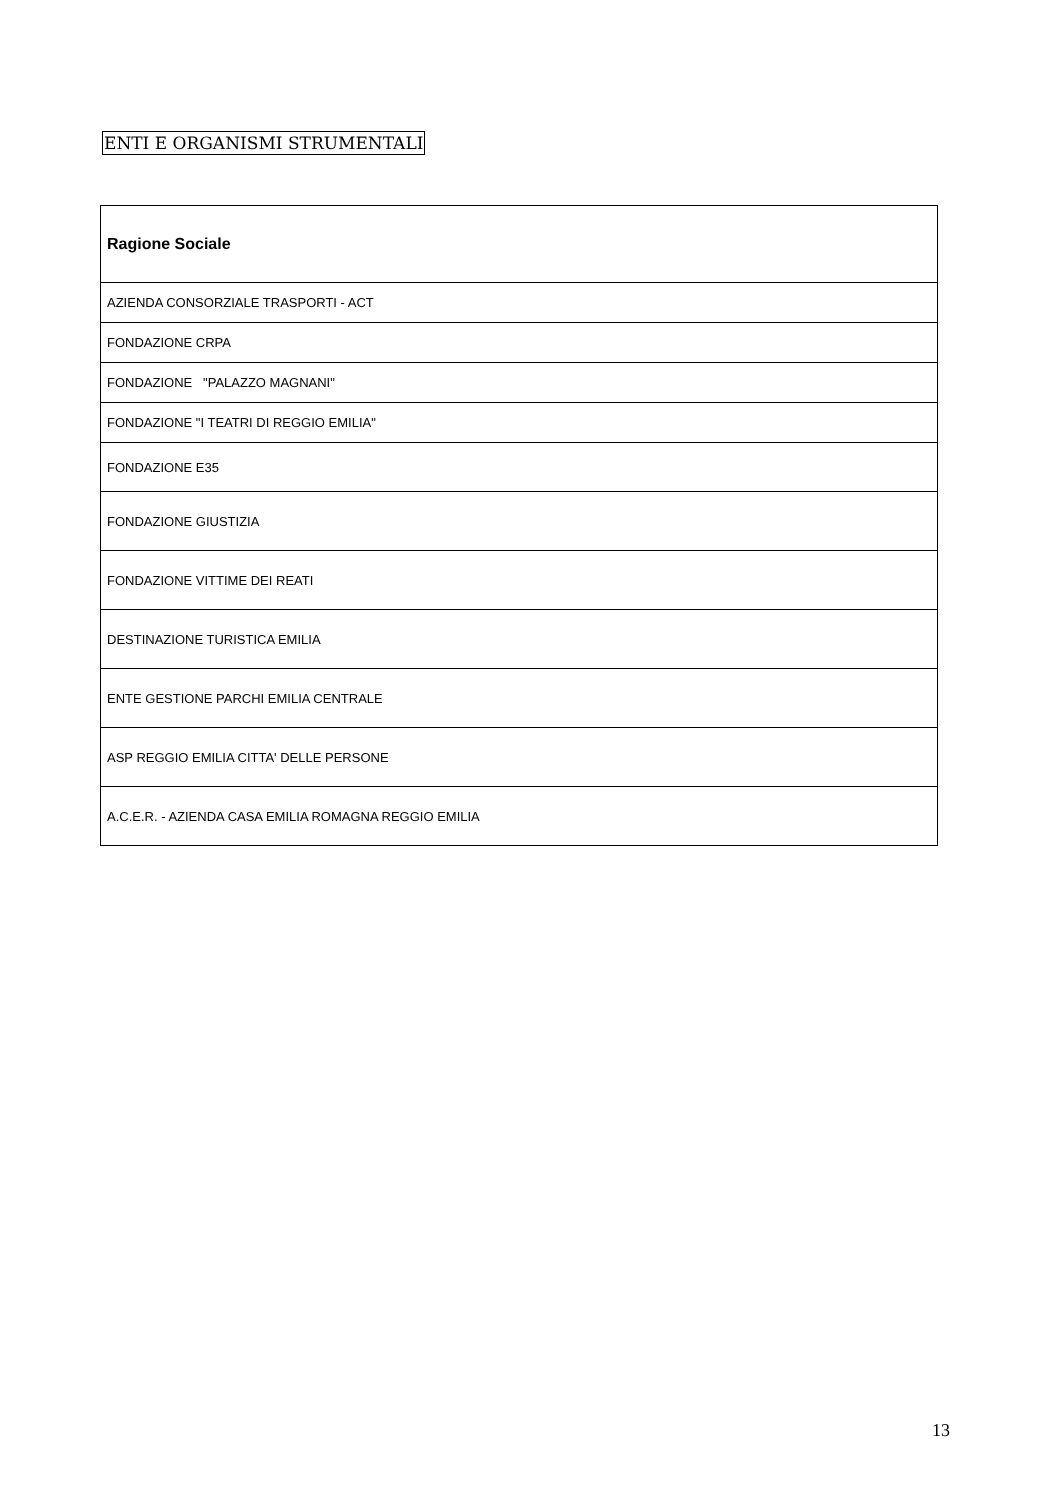ENTI E ORGANISMI STRUMENTALI
| Ragione Sociale |
| --- |
| AZIENDA CONSORZIALE TRASPORTI - ACT |
| FONDAZIONE CRPA |
| FONDAZIONE "PALAZZO MAGNANI" |
| FONDAZIONE "I TEATRI DI REGGIO EMILIA" |
| FONDAZIONE E35 |
| FONDAZIONE GIUSTIZIA |
| FONDAZIONE VITTIME DEI REATI |
| DESTINAZIONE TURISTICA EMILIA |
| ENTE GESTIONE PARCHI EMILIA CENTRALE |
| ASP REGGIO EMILIA CITTA' DELLE PERSONE |
| A.C.E.R. - AZIENDA CASA EMILIA ROMAGNA REGGIO EMILIA |
13